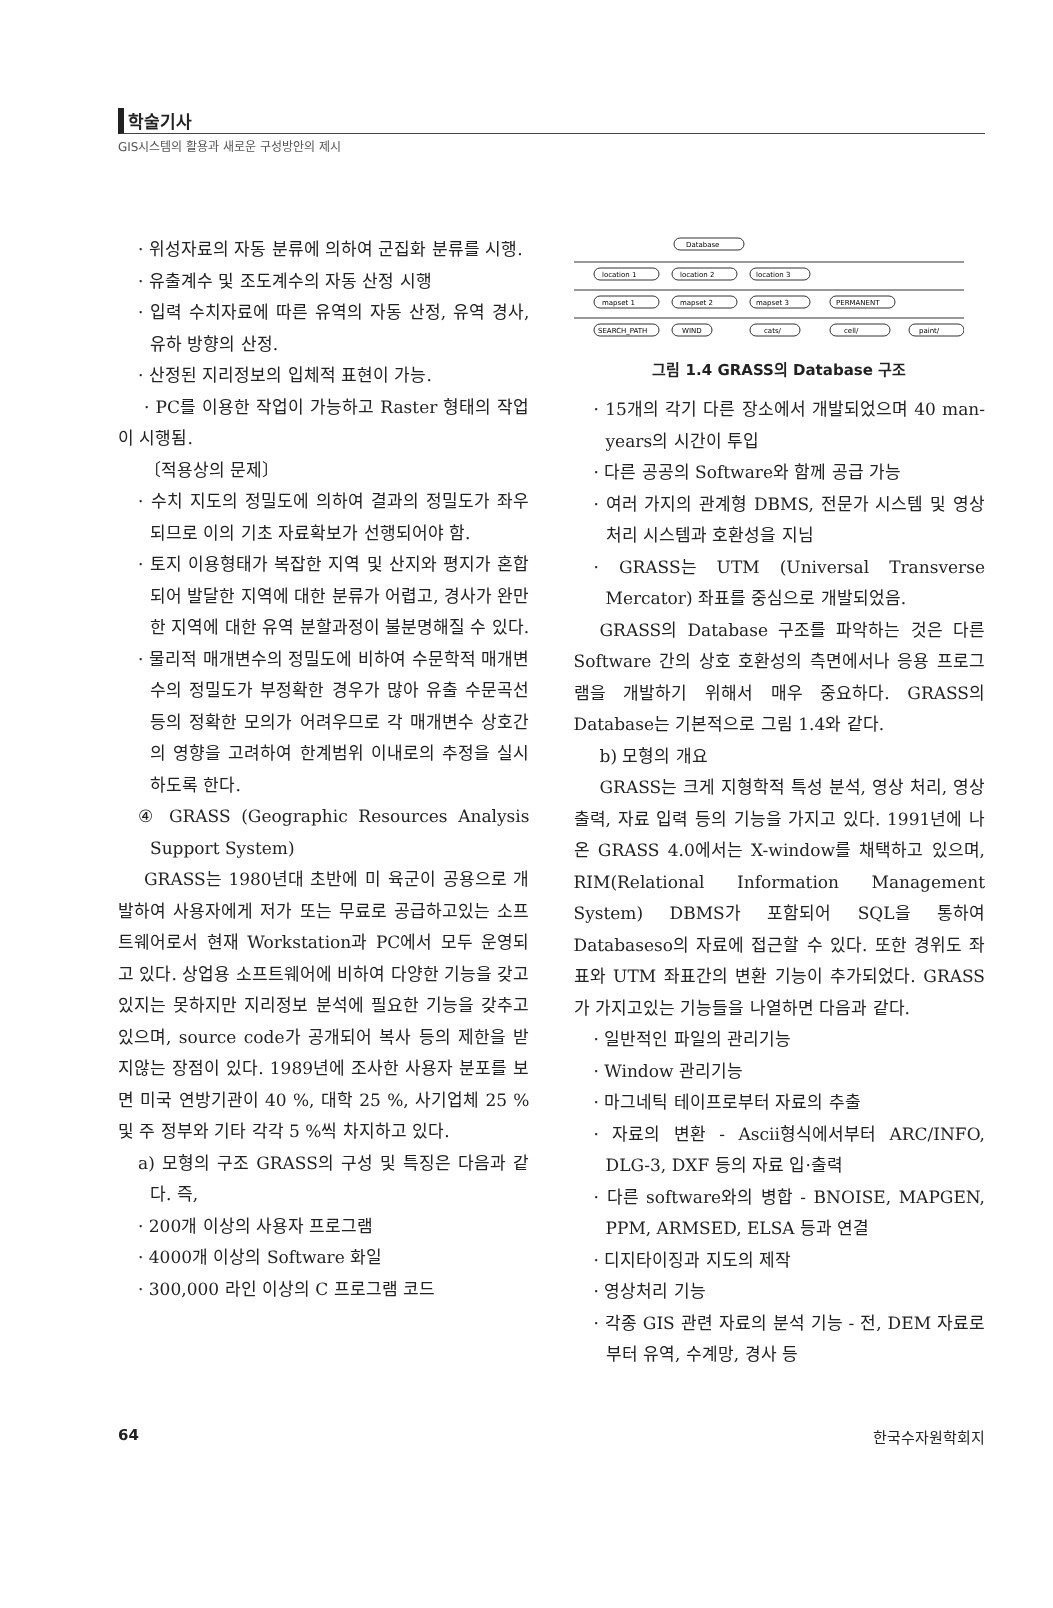학술기사
GIS시스템의 활용과 새로운 구성방안의 제시
· 위성자료의 자동 분류에 의하여 군집화 분류를 시행.
· 유출계수 및 조도계수의 자동 산정 시행
· 입력 수치자료에 따른 유역의 자동 산정, 유역 경사, 유하 방향의 산정.
· 산정된 지리정보의 입체적 표현이 가능.
· PC를 이용한 작업이 가능하고 Raster 형태의 작업이 시행됨.
〔적용상의 문제〕
· 수치 지도의 정밀도에 의하여 결과의 정밀도가 좌우되므로 이의 기초 자료확보가 선행되어야 함.
· 토지 이용형태가 복잡한 지역 및 산지와 평지가 혼합되어 발달한 지역에 대한 분류가 어렵고, 경사가 완만한 지역에 대한 유역 분할과정이 불분명해질 수 있다.
· 물리적 매개변수의 정밀도에 비하여 수문학적 매개변수의 정밀도가 부정확한 경우가 많아 유출 수문곡선 등의 정확한 모의가 어려우므로 각 매개변수 상호간의 영향을 고려하여 한계범위 이내로의 추정을 실시하도록 한다.
④ GRASS (Geographic Resources Analysis Support System)
GRASS는 1980년대 초반에 미 육군이 공용으로 개발하여 사용자에게 저가 또는 무료로 공급하고있는 소프트웨어로서 현재 Workstation과 PC에서 모두 운영되고 있다. 상업용 소프트웨어에 비하여 다양한 기능을 갖고있지는 못하지만 지리정보 분석에 필요한 기능을 갖추고 있으며, source code가 공개되어 복사 등의 제한을 받지않는 장점이 있다. 1989년에 조사한 사용자 분포를 보면 미국 연방기관이 40 %, 대학 25 %, 사기업체 25 % 및 주 정부와 기타 각각 5 %씩 차지하고 있다.
a) 모형의 구조 GRASS의 구성 및 특징은 다음과 같다. 즉,
· 200개 이상의 사용자 프로그램
· 4000개 이상의 Software 화일
· 300,000 라인 이상의 C 프로그램 코드
Database
location 1
location 2
location 3
mapset 1
mapset 2
mapset 3
PERMANENT
SEARCH_PATH
WIND
cats/
cell/
paint/
그림 1.4 GRASS의 Database 구조
· 15개의 각기 다른 장소에서 개발되었으며 40 man-years의 시간이 투입
· 다른 공공의 Software와 함께 공급 가능
· 여러 가지의 관계형 DBMS, 전문가 시스템 및 영상처리 시스템과 호환성을 지님
· GRASS는 UTM (Universal Transverse Mercator) 좌표를 중심으로 개발되었음.
GRASS의 Database 구조를 파악하는 것은 다른 Software 간의 상호 호환성의 측면에서나 응용 프로그램을 개발하기 위해서 매우 중요하다. GRASS의 Database는 기본적으로 그림 1.4와 같다.
b) 모형의 개요
GRASS는 크게 지형학적 특성 분석, 영상 처리, 영상 출력, 자료 입력 등의 기능을 가지고 있다. 1991년에 나온 GRASS 4.0에서는 X-window를 채택하고 있으며, RIM(Relational Information Management System) DBMS가 포함되어 SQL을 통하여 Databaseso의 자료에 접근할 수 있다. 또한 경위도 좌표와 UTM 좌표간의 변환 기능이 추가되었다. GRASS가 가지고있는 기능들을 나열하면 다음과 같다.
· 일반적인 파일의 관리기능
· Window 관리기능
· 마그네틱 테이프로부터 자료의 추출
· 자료의 변환 - Ascii형식에서부터 ARC/INFO, DLG-3, DXF 등의 자료 입·출력
· 다른 software와의 병합 - BNOISE, MAPGEN, PPM, ARMSED, ELSA 등과 연결
· 디지타이징과 지도의 제작
· 영상처리 기능
· 각종 GIS 관련 자료의 분석 기능 - 전, DEM 자료로부터 유역, 수계망, 경사 등
64 한국수자원학회지